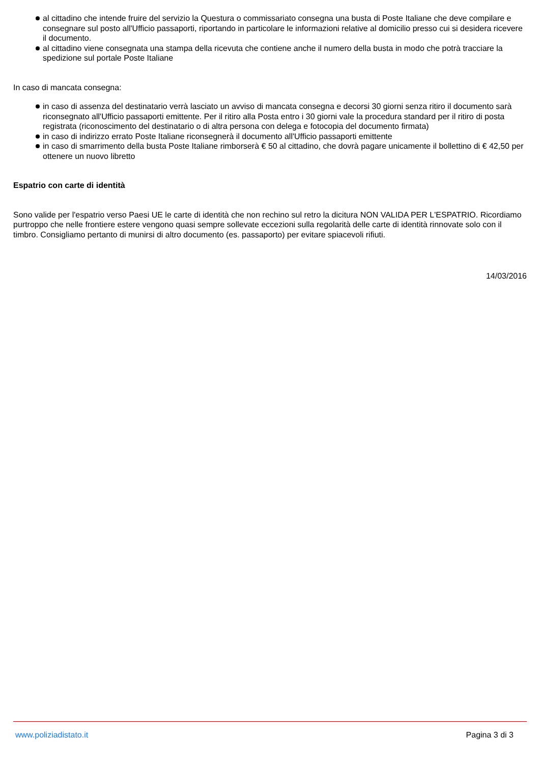al cittadino che intende fruire del servizio la Questura o commissariato consegna una busta di Poste Italiane che deve compilare e consegnare sul posto all'Ufficio passaporti, riportando in particolare le informazioni relative al domicilio presso cui si desidera ricevere il documento.
al cittadino viene consegnata una stampa della ricevuta che contiene anche il numero della busta in modo che potrà tracciare la spedizione sul portale Poste Italiane
In caso di mancata consegna:
in caso di assenza del destinatario verrà lasciato un avviso di mancata consegna e decorsi 30 giorni senza ritiro il documento sarà riconsegnato all'Ufficio passaporti emittente. Per il ritiro alla Posta entro i 30 giorni vale la procedura standard per il ritiro di posta registrata (riconoscimento del destinatario o di altra persona con delega e fotocopia del documento firmata)
in caso di indirizzo errato Poste Italiane riconsegnerà il documento all'Ufficio passaporti emittente
in caso di smarrimento della busta Poste Italiane rimborserà € 50 al cittadino, che dovrà pagare unicamente il bollettino di € 42,50 per ottenere un nuovo libretto
Espatrio con carte di identità
Sono valide per l'espatrio verso Paesi UE le carte di identità che non rechino sul retro la dicitura NON VALIDA PER L'ESPATRIO. Ricordiamo purtroppo che nelle frontiere estere vengono quasi sempre sollevate eccezioni sulla regolarità delle carte di identità rinnovate solo con il timbro. Consigliamo pertanto di munirsi di altro documento (es. passaporto) per evitare spiacevoli rifiuti.
14/03/2016
www.poliziadistato.it Pagina 3 di 3